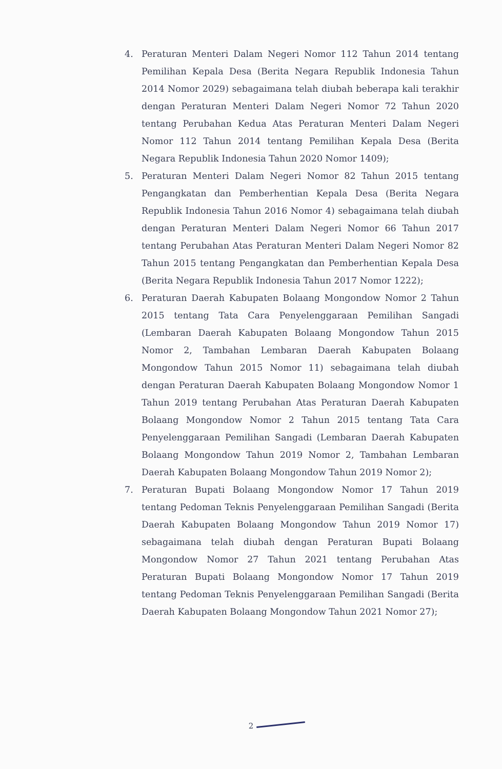4. Peraturan Menteri Dalam Negeri Nomor 112 Tahun 2014 tentang Pemilihan Kepala Desa (Berita Negara Republik Indonesia Tahun 2014 Nomor 2029) sebagaimana telah diubah beberapa kali terakhir dengan Peraturan Menteri Dalam Negeri Nomor 72 Tahun 2020 tentang Perubahan Kedua Atas Peraturan Menteri Dalam Negeri Nomor 112 Tahun 2014 tentang Pemilihan Kepala Desa (Berita Negara Republik Indonesia Tahun 2020 Nomor 1409);
5. Peraturan Menteri Dalam Negeri Nomor 82 Tahun 2015 tentang Pengangkatan dan Pemberhentian Kepala Desa (Berita Negara Republik Indonesia Tahun 2016 Nomor 4) sebagaimana telah diubah dengan Peraturan Menteri Dalam Negeri Nomor 66 Tahun 2017 tentang Perubahan Atas Peraturan Menteri Dalam Negeri Nomor 82 Tahun 2015 tentang Pengangkatan dan Pemberhentian Kepala Desa (Berita Negara Republik Indonesia Tahun 2017 Nomor 1222);
6. Peraturan Daerah Kabupaten Bolaang Mongondow Nomor 2 Tahun 2015 tentang Tata Cara Penyelenggaraan Pemilihan Sangadi (Lembaran Daerah Kabupaten Bolaang Mongondow Tahun 2015 Nomor 2, Tambahan Lembaran Daerah Kabupaten Bolaang Mongondow Tahun 2015 Nomor 11) sebagaimana telah diubah dengan Peraturan Daerah Kabupaten Bolaang Mongondow Nomor 1 Tahun 2019 tentang Perubahan Atas Peraturan Daerah Kabupaten Bolaang Mongondow Nomor 2 Tahun 2015 tentang Tata Cara Penyelenggaraan Pemilihan Sangadi (Lembaran Daerah Kabupaten Bolaang Mongondow Tahun 2019 Nomor 2, Tambahan Lembaran Daerah Kabupaten Bolaang Mongondow Tahun 2019 Nomor 2);
7. Peraturan Bupati Bolaang Mongondow Nomor 17 Tahun 2019 tentang Pedoman Teknis Penyelenggaraan Pemilihan Sangadi (Berita Daerah Kabupaten Bolaang Mongondow Tahun 2019 Nomor 17) sebagaimana telah diubah dengan Peraturan Bupati Bolaang Mongondow Nomor 27 Tahun 2021 tentang Perubahan Atas Peraturan Bupati Bolaang Mongondow Nomor 17 Tahun 2019 tentang Pedoman Teknis Penyelenggaraan Pemilihan Sangadi (Berita Daerah Kabupaten Bolaang Mongondow Tahun 2021 Nomor 27);
2